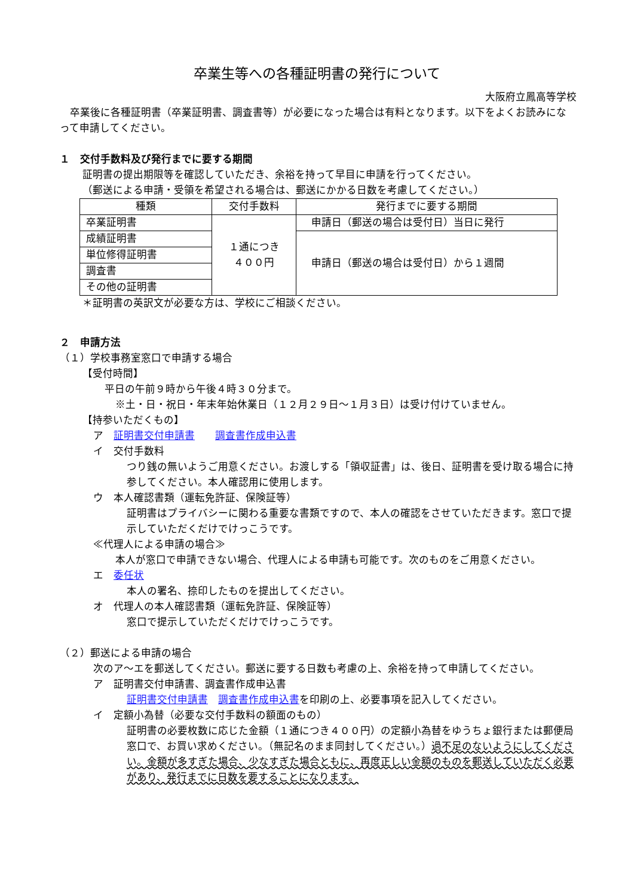卒業生等への各種証明書の発行について
大阪府立鳳高等学校
　卒業後に各種証明書（卒業証明書、調査書等）が必要になった場合は有料となります。以下をよくお読みになって申請してください。
１　交付手数料及び発行までに要する期間
証明書の提出期限等を確認していただき、余裕を持って早目に申請を行ってください。
（郵送による申請・受領を希望される場合は、郵送にかかる日数を考慮してください。）
| 種類 | 交付手数料 | 発行までに要する期間 |
| 卒業証明書 | １通につき ４００円 | 申請日（郵送の場合は受付日）当日に発行 |
| 成績証明書 | | 申請日（郵送の場合は受付日）から１週間 |
| 単位修得証明書 | | |
| 調査書 | | |
| その他の証明書 | | |
＊証明書の英訳文が必要な方は、学校にご相談ください。
２　申請方法
（１）学校事務室窓口で申請する場合
【受付時間】
平日の午前９時から午後４時３０分まで。
※土・日・祝日・年末年始休業日（１２月２９日～１月３日）は受け付けていません。
【持参いただくもの】
ア　証明書交付申請書　　調査書作成申込書
イ　交付手数料
つり銭の無いようご用意ください。お渡しする「領収証書」は、後日、証明書を受け取る場合に持参してください。本人確認用に使用します。
ウ　本人確認書類（運転免許証、保険証等）
証明書はプライバシーに関わる重要な書類ですので、本人の確認をさせていただきます。窓口で提示していただくだけでけっこうです。
≪代理人による申請の場合≫
本人が窓口で申請できない場合、代理人による申請も可能です。次のものをご用意ください。
エ　委任状
本人の署名、捺印したものを提出してください。
オ　代理人の本人確認書類（運転免許証、保険証等）
窓口で提示していただくだけでけっこうです。
（２）郵送による申請の場合
次のア～エを郵送してください。郵送に要する日数も考慮の上、余裕を持って申請してください。
ア　証明書交付申請書、調査書作成申込書
証明書交付申請書　調査書作成申込書を印刷の上、必要事項を記入してください。
イ　定額小為替（必要な交付手数料の額面のもの）
証明書の必要枚数に応じた金額（１通につき４００円）の定額小為替をゆうちょ銀行または郵便局窓口で、お買い求めください。（無記名のまま同封してください。）過不足のないようにしてください。金額が多すぎた場合、少なすぎた場合ともに、再度正しい金額のものを郵送していただく必要があり、発行までに日数を要することになります。